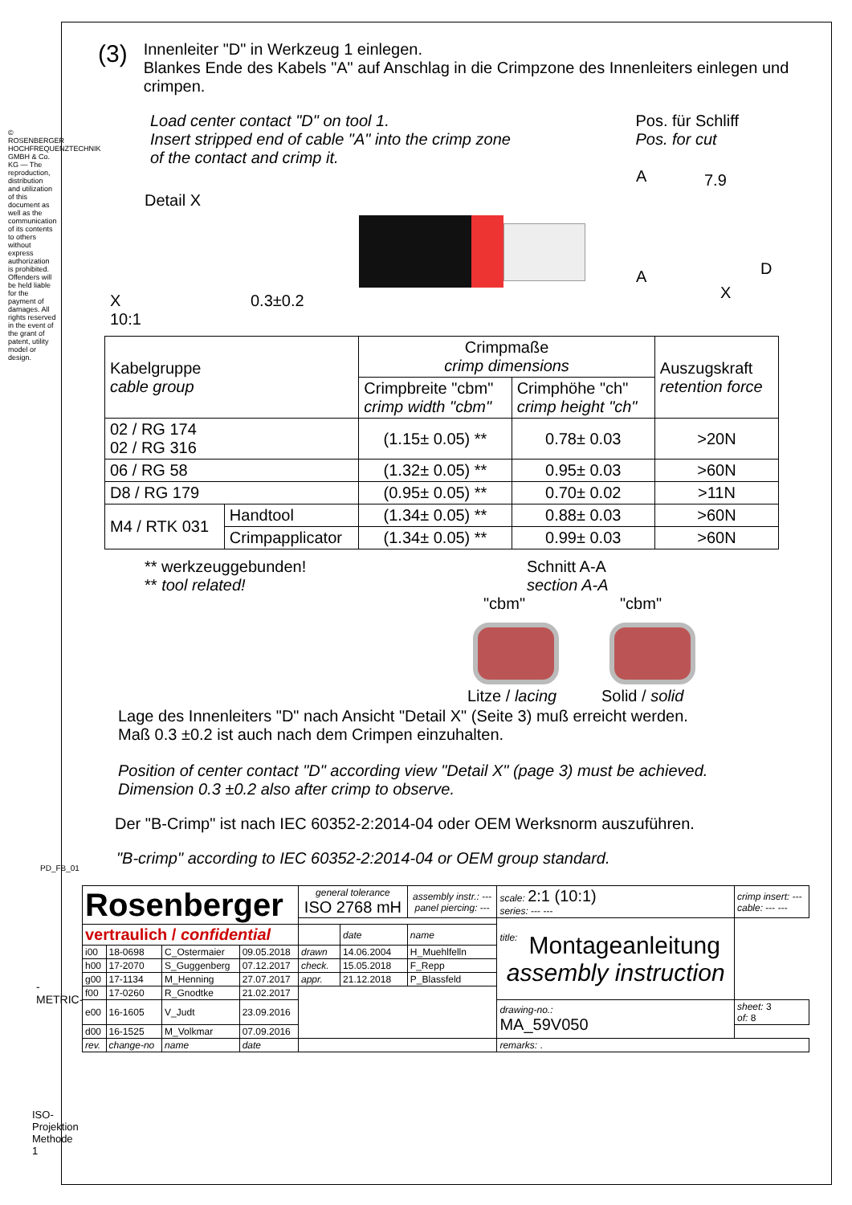(3)
Innenleiter "D" in Werkzeug 1 einlegen.
Blankes Ende des Kabels "A" auf Anschlag in die Crimpzone des Innenleiters einlegen und crimpen.
Load center contact "D" on tool 1.
Insert stripped end of cable "A" into the crimp zone
of the contact and crimp it.
Pos. für Schliff
Pos. for cut
Detail X
X
10:1
0.3±0.2
A 7.9
A D
X
| Kabelgruppe cable group | | Crimpmaße crimp dimensions | | Auszugskraft retention force |
| | | Crimpbreite "cbm" crimp width "cbm" | Crimphöhe "ch" crimp height "ch" | |
| 02 / RG 174 02 / RG 316 | | (1.15± 0.05) ** | 0.78± 0.03 | >20N |
| 06 / RG 58 | | (1.32± 0.05) ** | 0.95± 0.03 | >60N |
| D8 / RG 179 | | (0.95± 0.05) ** | 0.70± 0.02 | >11N |
| M4 / RTK 031 | Handtool | (1.34± 0.05) ** | 0.88± 0.03 | >60N |
| | Crimpapplicator | (1.34± 0.05) ** | 0.99± 0.03 | >60N |
** werkzeuggebunden!
** tool related!
Schnitt A-A
section A-A
"cbm" "cbm"
Litze / lacing Solid / solid
Lage des Innenleiters "D" nach Ansicht "Detail X" (Seite 3) muß erreicht werden.
Maß 0.3 ±0.2 ist auch nach dem Crimpen einzuhalten.
Position of center contact "D" according view "Detail X" (page 3) must be achieved.
Dimension 0.3 ±0.2 also after crimp to observe.
Der "B-Crimp" ist nach IEC 60352-2:2014-04 oder OEM Werksnorm auszuführen.
"B-crimp" according to IEC 60352-2:2014-04 or OEM group standard.
| Rosenberger | | | | general tolerance ISO 2768 mH | | assembly instr.: --- panel piercing: --- | scale: 2:1 (10:1) series: --- --- | crimp insert: --- cable: --- --- |
| | | | | | | | title: Montageanleitung assembly instruction | |
| vertraulich / confidential | | | | | date | name | | |
| i00 | 18-0698 | C_Ostermaier | 09.05.2018 | drawn | 14.06.2004 | H_Muehlfelln | | |
| h00 | 17-2070 | S_Guggenberg | 07.12.2017 | check. | 15.05.2018 | F_Repp | | |
| g00 | 17-1134 | M_Henning | 27.07.2017 | appr. | 21.12.2018 | P_Blassfeld | | |
| f00 | 17-0260 | R_Gnodtke | 21.02.2017 | | | | | |
| e00 | 16-1605 | V_Judt | 23.09.2016 | | | | drawing-no.: MA_59V050 | sheet: 3 of: 8 |
| d00 | 16-1525 | M_Volkmar | 07.09.2016 | | | | | |
| rev. | change-no | name | date | | | | remarks: . | |
© ROSENBERGER HOCHFREQUENZTECHNIK GMBH & Co. KG — The reproduction, distribution and utilization of this document as well as the communication of its contents to others without express authorization is prohibited. Offenders will be held liable for the payment of damages. All rights reserved in the event of the grant of patent, utility model or design.
PD_FB_01
-METRIC-
ISO-Projektion Methode 1